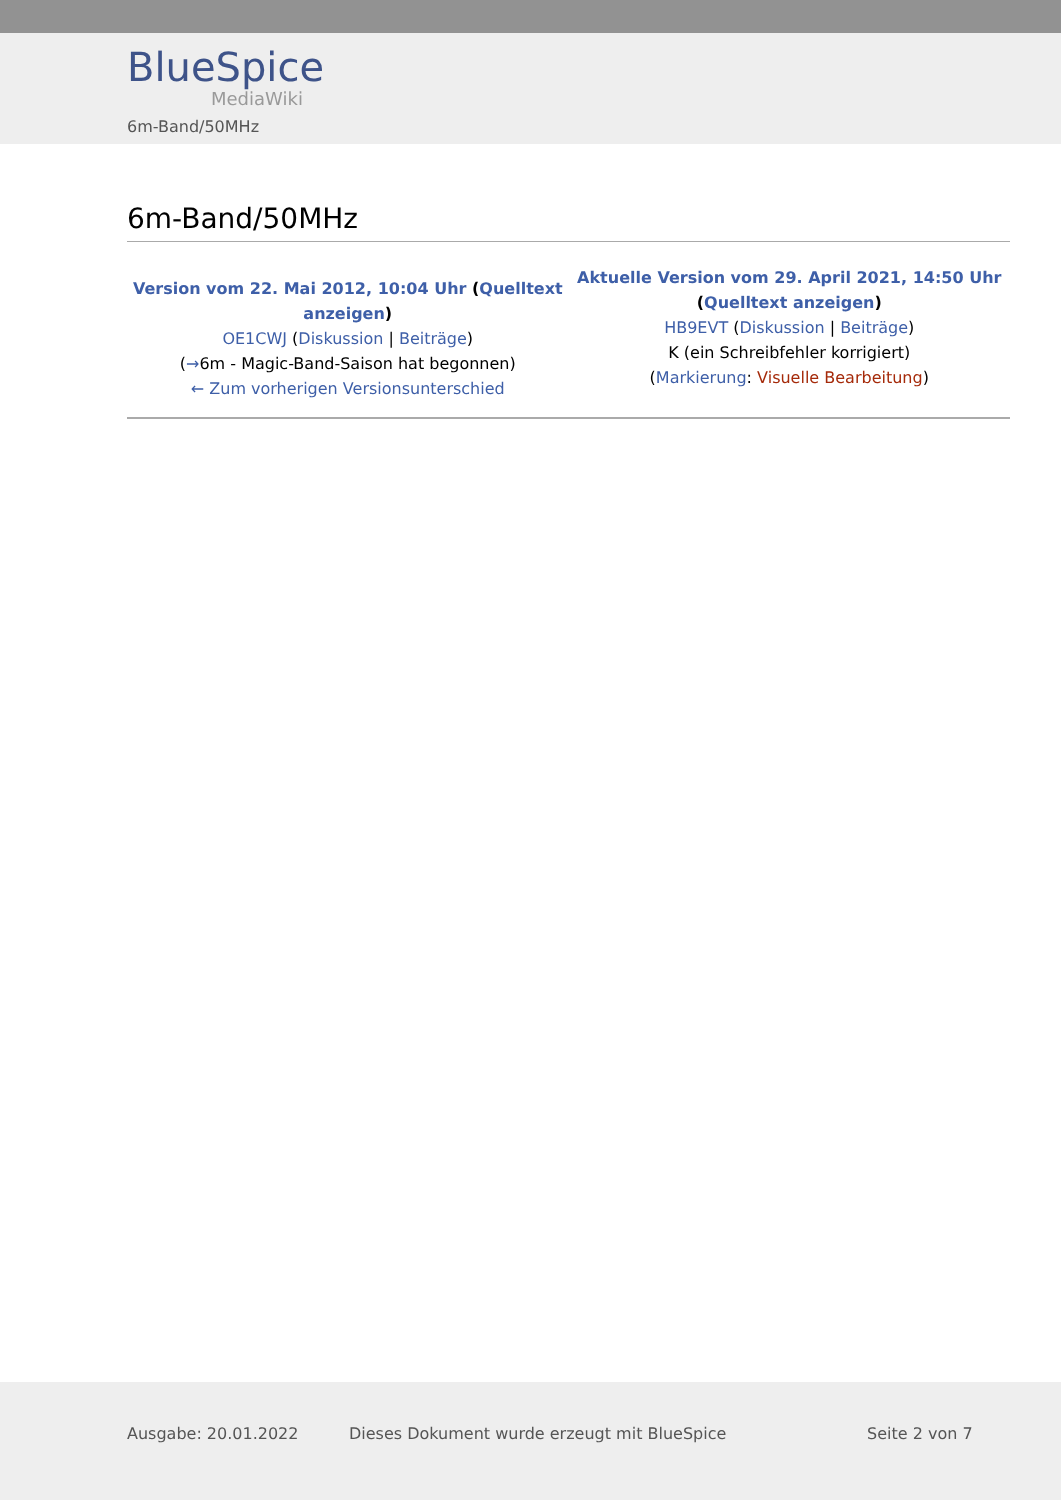BlueSpice
MediaWiki
6m-Band/50MHz
6m-Band/50MHz
| Version vom 22. Mai 2012, 10:04 Uhr ( Quelltext anzeigen ) OE1CWJ ( Diskussion / Beiträge ) ( → 6m - Magic-Band-Saison hat begonnen) ← Zum vorherigen Versionsunterschied | Aktuelle Version vom 29. April 2021, 14:50 Uhr ( Quelltext anzeigen ) HB9EVT ( Diskussion / Beiträge ) K (ein Schreibfehler korrigiert) ( Markierung : Visuelle Bearbeitung ) |
Ausgabe: 20.01.2022 Dieses Dokument wurde erzeugt mit BlueSpice Seite 2 von 7